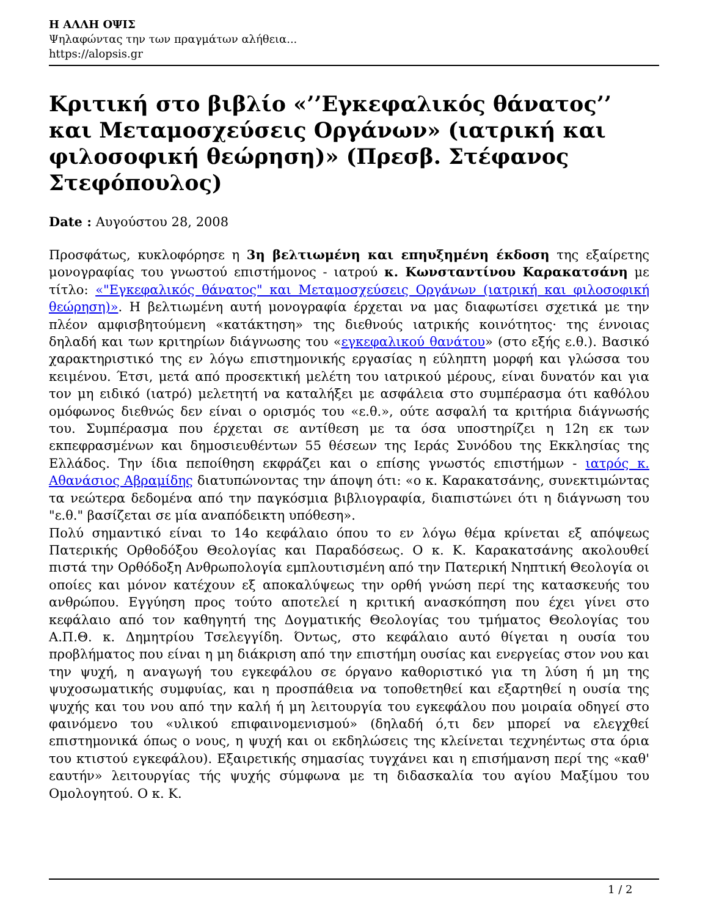Η ΑΛΛΗ ΟΨΙΣ
Ψηλαφώντας την των πραγμάτων αλήθεια...
https://alopsis.gr
Κριτική στο βιβλίο «’’Εγκεφαλικός θάνατος’’ και Μεταμοσχεύσεις Οργάνων» (ιατρική και φιλοσοφική θεώρηση)» (Πρεσβ. Στέφανος Στεφόπουλος)
Date : Αυγούστου 28, 2008
Προσφάτως, κυκλοφόρησε η 3η βελτιωμένη και επηυξημένη έκδοση της εξαίρετης μονογραφίας του γνωστού επιστήμονος - ιατρού κ. Κωνσταντίνου Καρακατσάνη με τίτλο: «"Εγκεφαλικός θάνατος" και Μεταμοσχεύσεις Οργάνων (ιατρική και φιλοσοφική θεώρηση)». Η βελτιωμένη αυτή μονογραφία έρχεται να μας διαφωτίσει σχετικά με την πλέον αμφισβητούμενη «κατάκτηση» της διεθνούς ιατρικής κοινότητος· της έννοιας δηλαδή και των κριτηρίων διάγνωσης του «εγκεφαλικού θανάτου» (στο εξής ε.θ.). Βασικό χαρακτηριστικό της εν λόγω επιστημονικής εργασίας η εύληπτη μορφή και γλώσσα του κειμένου. Έτσι, μετά από προσεκτική μελέτη του ιατρικού μέρους, είναι δυνατόν και για τον μη ειδικό (ιατρό) μελετητή να καταλήξει με ασφάλεια στο συμπέρασμα ότι καθόλου ομόφωνος διεθνώς δεν είναι ο ορισμός του «ε.θ.», ούτε ασφαλή τα κριτήρια διάγνωσής του. Συμπέρασμα που έρχεται σε αντίθεση με τα όσα υποστηρίζει η 12η εκ των εκπεφρασμένων και δημοσιευθέντων 55 θέσεων της Ιεράς Συνόδου της Εκκλησίας της Ελλάδος. Την ίδια πεποίθηση εκφράζει και ο επίσης γνωστός επιστήμων - ιατρός κ. Αθανάσιος Αβραμίδης διατυπώνοντας την άποψη ότι: «ο κ. Καρακατσάνης, συνεκτιμώντας τα νεώτερα δεδομένα από την παγκόσμια βιβλιογραφία, διαπιστώνει ότι η διάγνωση του "ε.θ." βασίζεται σε μία αναπόδεικτη υπόθεση».
Πολύ σημαντικό είναι το 14ο κεφάλαιο όπου το εν λόγω θέμα κρίνεται εξ απόψεως Πατερικής Ορθοδόξου Θεολογίας και Παραδόσεως. Ο κ. Κ. Καρακατσάνης ακολουθεί πιστά την Ορθόδοξη Ανθρωπολογία εμπλουτισμένη από την Πατερική Νηπτική Θεολογία οι οποίες και μόνον κατέχουν εξ αποκαλύψεως την ορθή γνώση περί της κατασκευής του ανθρώπου. Εγγύηση προς τούτο αποτελεί η κριτική ανασκόπηση που έχει γίνει στο κεφάλαιο από τον καθηγητή της Δογματικής Θεολογίας του τμήματος Θεολογίας του Α.Π.Θ. κ. Δημητρίου Τσελεγγίδη. Όντως, στο κεφάλαιο αυτό θίγεται η ουσία του προβλήματος που είναι η μη διάκριση από την επιστήμη ουσίας και ενεργείας στον νου και την ψυχή, η αναγωγή του εγκεφάλου σε όργανο καθοριστικό για τη λύση ή μη της ψυχοσωματικής συμφυίας, και η προσπάθεια να τοποθετηθεί και εξαρτηθεί η ουσία της ψυχής και του νου από την καλή ή μη λειτουργία του εγκεφάλου που μοιραία οδηγεί στο φαινόμενο του «υλικού επιφαινομενισμού» (δηλαδή ό,τι δεν μπορεί να ελεγχθεί επιστημονικά όπως ο νους, η ψυχή και οι εκδηλώσεις της κλείνεται τεχνηέντως στα όρια του κτιστού εγκεφάλου). Εξαιρετικής σημασίας τυγχάνει και η επισήμανση περί της «καθ' εαυτήν» λειτουργίας τής ψυχής σύμφωνα με τη διδασκαλία του αγίου Μαξίμου του Ομολογητού. Ο κ. Κ.
1 / 2